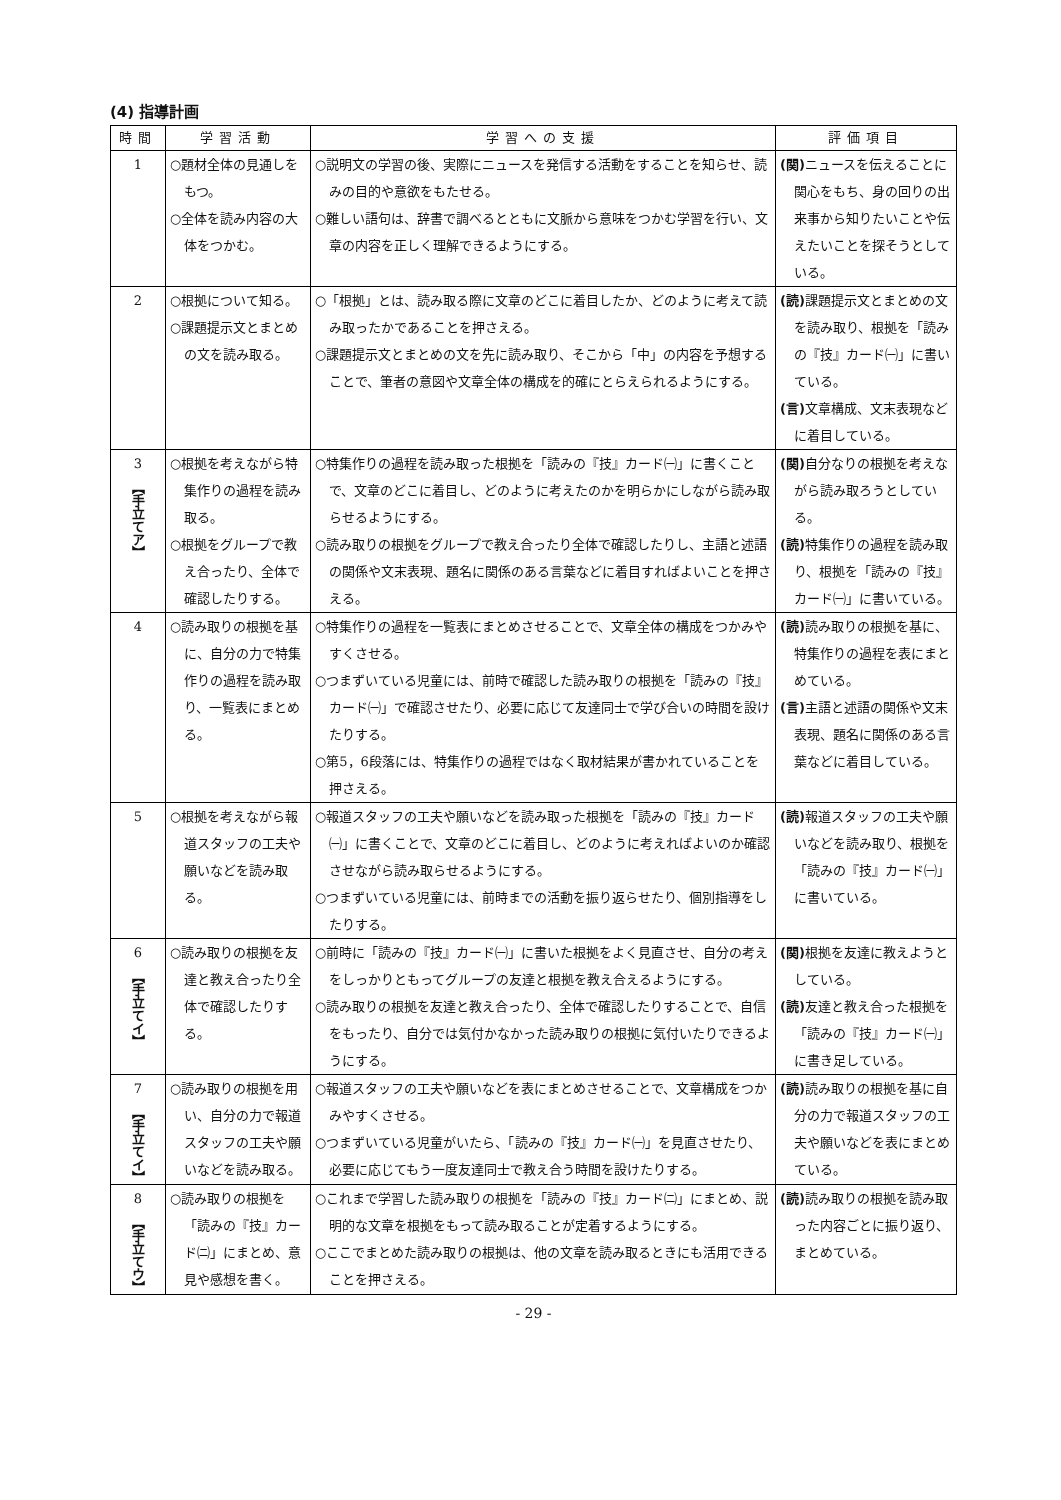(4) 指導計画
| 時間 | 学習活動 | 学習への支援 | 評価項目 |
| --- | --- | --- | --- |
| 1 | ○題材全体の見通しをもつ。 ○全体を読み内容の大体をつかむ。 | ○説明文の学習の後、実際にニュースを発信する活動をすることを知らせ、読みの目的や意欲をもたせる。 ○難しい語句は、辞書で調べるとともに文脈から意味をつかむ学習を行い、文章の内容を正しく理解できるようにする。 | (関) ニュースを伝えることに関心をもち、身の回りの出来事から知りたいことや伝えたいことを探そうとしている。 |
| 2 | ○根拠について知る。 ○課題提示文とまとめの文を読み取る。 | ○「根拠」とは、読み取る際に文章のどこに着目したか、どのように考えて読み取ったかであることを押さえる。 ○課題提示文とまとめの文を先に読み取り、そこから「中」の内容を予想することで、筆者の意図や文章全体の構成を的確にとらえられるようにする。 | (読) 課題提示文とまとめの文を読み取り、根拠を「読みの『技』カード㈠」に書いている。 (言) 文章構成、文末表現などに着目している。 |
| 3 【手立てア】 | ○根拠を考えながら特集作りの過程を読み取る。 ○根拠をグループで教え合ったり、全体で確認したりする。 | ○特集作りの過程を読み取った根拠を「読みの『技』カード㈠」に書くことで、文章のどこに着目し、どのように考えたのかを明らかにしながら読み取らせるようにする。 ○読み取りの根拠をグループで教え合ったり全体で確認したりし、主語と述語の関係や文末表現、題名に関係のある言葉などに着目すればよいことを押さえる。 | (関) 自分なりの根拠を考えながら読み取ろうとしている。 (読) 特集作りの過程を読み取り、根拠を「読みの『技』カード㈠」に書いている。 |
| 4 | ○読み取りの根拠を基に、自分の力で特集作りの過程を読み取り、一覧表にまとめる。 | ○特集作りの過程を一覧表にまとめさせることで、文章全体の構成をつかみやすくさせる。 ○つまずいている児童には、前時で確認した読み取りの根拠を「読みの『技』カード㈠」で確認させたり、必要に応じて友達同士で学び合いの時間を設けたりする。 ○第5，6段落には、特集作りの過程ではなく取材結果が書かれていることを押さえる。 | (読) 読み取りの根拠を基に、特集作りの過程を表にまとめている。 (言) 主語と述語の関係や文末表現、題名に関係のある言葉などに着目している。 |
| 5 | ○根拠を考えながら報道スタッフの工夫や願いなどを読み取る。 | ○報道スタッフの工夫や願いなどを読み取った根拠を「読みの『技』カード㈠」に書くことで、文章のどこに着目し、どのように考えればよいのか確認させながら読み取らせるようにする。 ○つまずいている児童には、前時までの活動を振り返らせたり、個別指導をしたりする。 | (読) 報道スタッフの工夫や願いなどを読み取り、根拠を「読みの『技』カード㈠」に書いている。 |
| 6 【手立てイ】 | ○読み取りの根拠を友達と教え合ったり全体で確認したりする。 | ○前時に「読みの『技』カード㈠」に書いた根拠をよく見直させ、自分の考えをしっかりともってグループの友達と根拠を教え合えるようにする。 ○読み取りの根拠を友達と教え合ったり、全体で確認したりすることで、自信をもったり、自分では気付かなかった読み取りの根拠に気付いたりできるようにする。 | (関) 根拠を友達に教えようとしている。 (読) 友達と教え合った根拠を「読みの『技』カード㈠」に書き足している。 |
| 7 【手立てイ】 | ○読み取りの根拠を用い、自分の力で報道スタッフの工夫や願いなどを読み取る。 | ○報道スタッフの工夫や願いなどを表にまとめさせることで、文章構成をつかみやすくさせる。 ○つまずいている児童がいたら、「読みの『技』カード㈠」を見直させたり、必要に応じてもう一度友達同士で教え合う時間を設けたりする。 | (読) 読み取りの根拠を基に自分の力で報道スタッフの工夫や願いなどを表にまとめている。 |
| 8 【手立てウ】 | ○読み取りの根拠を「読みの『技』カード㈡」にまとめ、意見や感想を書く。 | ○これまで学習した読み取りの根拠を「読みの『技』カード㈡」にまとめ、説明的な文章を根拠をもって読み取ることが定着するようにする。 ○ここでまとめた読み取りの根拠は、他の文章を読み取るときにも活用できることを押さえる。 | (読) 読み取りの根拠を読み取った内容ごとに振り返り、まとめている。 |
- 29 -